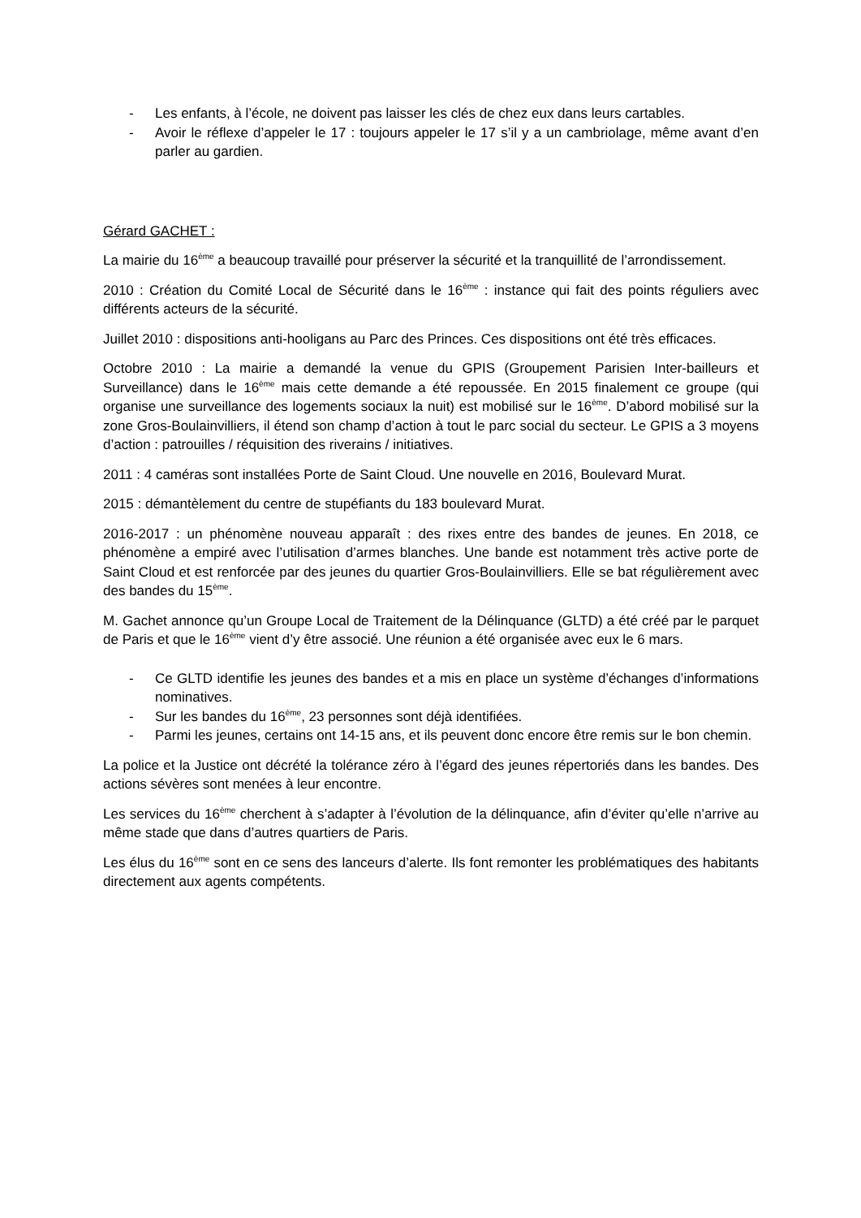- Les enfants, à l’école, ne doivent pas laisser les clés de chez eux dans leurs cartables.
- Avoir le réflexe d’appeler le 17 : toujours appeler le 17 s’il y a un cambriolage, même avant d’en parler au gardien.
Gérard GACHET :
La mairie du 16<sup>ème</sup> a beaucoup travaillé pour préserver la sécurité et la tranquillité de l’arrondissement.
2010 : Création du Comité Local de Sécurité dans le 16<sup>ème</sup> : instance qui fait des points réguliers avec différents acteurs de la sécurité.
Juillet 2010 : dispositions anti-hooligans au Parc des Princes. Ces dispositions ont été très efficaces.
Octobre 2010 : La mairie a demandé la venue du GPIS (Groupement Parisien Inter-bailleurs et Surveillance) dans le 16<sup>ème</sup> mais cette demande a été repoussée. En 2015 finalement ce groupe (qui organise une surveillance des logements sociaux la nuit) est mobilisé sur le 16<sup>ème</sup>. D’abord mobilisé sur la zone Gros-Boulainvilliers, il étend son champ d’action à tout le parc social du secteur. Le GPIS a 3 moyens d’action : patrouilles / réquisition des riverains / initiatives.
2011 : 4 caméras sont installées Porte de Saint Cloud. Une nouvelle en 2016, Boulevard Murat.
2015 : démantèlement du centre de stupéfiants du 183 boulevard Murat.
2016-2017 : un phénomène nouveau apparaît : des rixes entre des bandes de jeunes. En 2018, ce phénomène a empiré avec l’utilisation d’armes blanches. Une bande est notamment très active porte de Saint Cloud et est renforcée par des jeunes du quartier Gros-Boulainvilliers. Elle se bat régulièrement avec des bandes du 15<sup>ème</sup>.
M. Gachet annonce qu’un Groupe Local de Traitement de la Délinquance (GLTD) a été créé par le parquet de Paris et que le 16<sup>ème</sup> vient d’y être associé. Une réunion a été organisée avec eux le 6 mars.
- Ce GLTD identifie les jeunes des bandes et a mis en place un système d’échanges d’informations nominatives.
- Sur les bandes du 16<sup>ème</sup>, 23 personnes sont déjà identifiées.
- Parmi les jeunes, certains ont 14-15 ans, et ils peuvent donc encore être remis sur le bon chemin.
La police et la Justice ont décrété la tolérance zéro à l’égard des jeunes répertoriés dans les bandes. Des actions sévères sont menées à leur encontre.
Les services du 16<sup>ème</sup> cherchent à s’adapter à l’évolution de la délinquance, afin d’éviter qu’elle n’arrive au même stade que dans d’autres quartiers de Paris.
Les élus du 16<sup>ème</sup> sont en ce sens des lanceurs d’alerte. Ils font remonter les problématiques des habitants directement aux agents compétents.